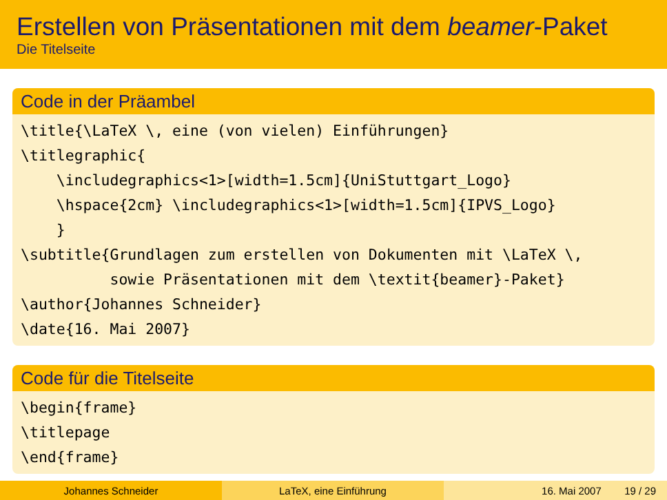Erstellen von Präsentationen mit dem beamer-Paket
Die Titelseite
Code in der Präambel
\title{\LaTeX \, eine (von vielen) Einführungen}
\titlegraphic{
    \includegraphics<1>[width=1.5cm]{UniStuttgart_Logo}
    \hspace{2cm} \includegraphics<1>[width=1.5cm]{IPVS_Logo}
    }
\subtitle{Grundlagen zum erstellen von Dokumenten mit \LaTeX \,
          sowie Präsentationen mit dem \textit{beamer}-Paket}
\author{Johannes Schneider}
\date{16. Mai 2007}
Code für die Titelseite
\begin{frame}
\titlepage
\end{frame}
Johannes Schneider LaTeX, eine Einführung 16. Mai 2007 19 / 29